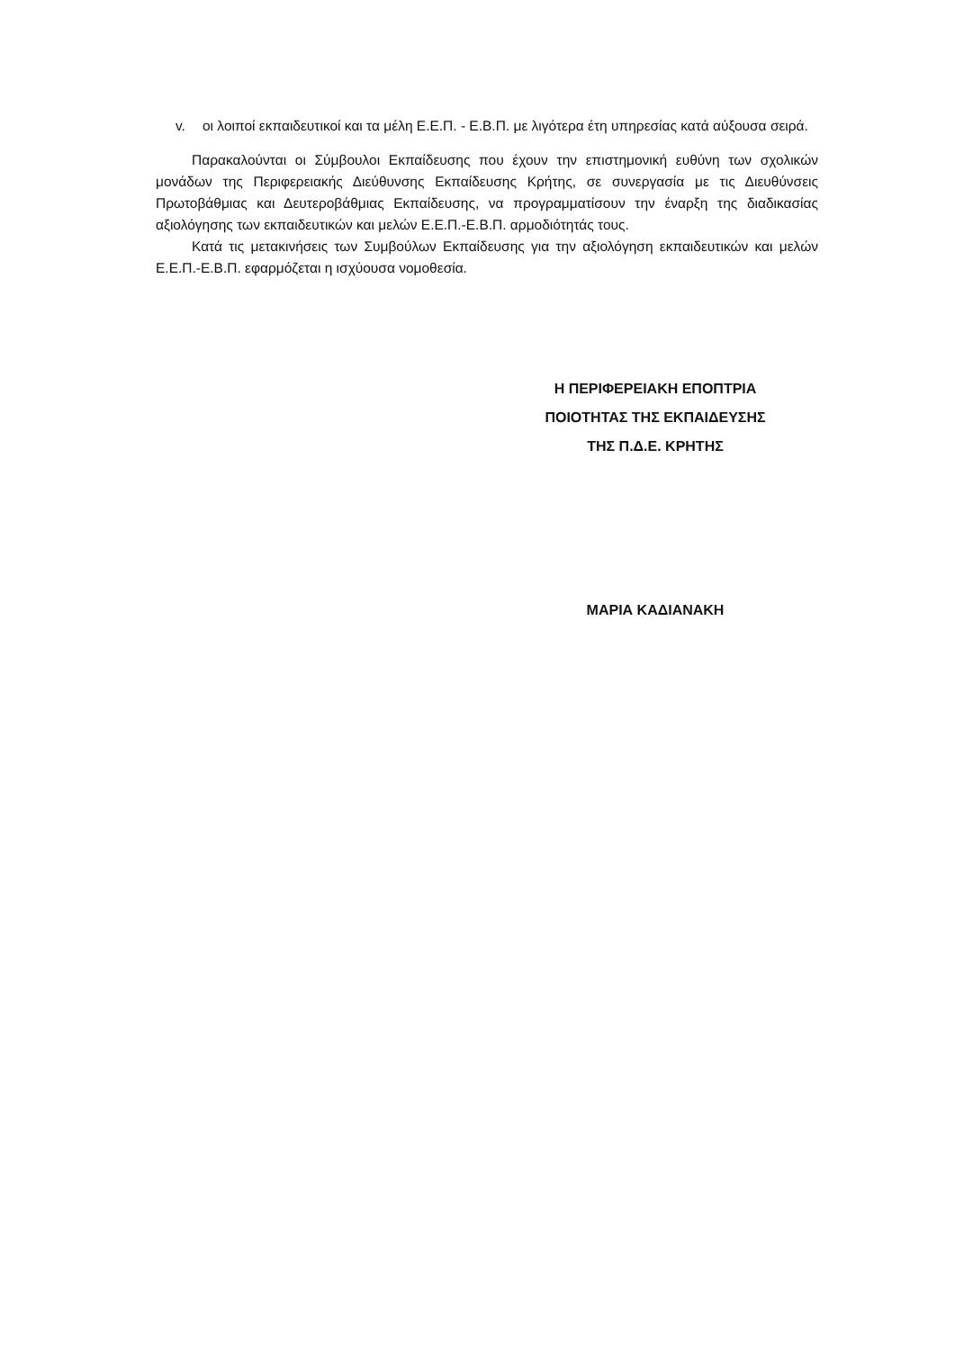v. οι λοιποί εκπαιδευτικοί και τα μέλη Ε.Ε.Π. - Ε.Β.Π. με λιγότερα έτη υπηρεσίας κατά αύξουσα σειρά.
Παρακαλούνται οι Σύμβουλοι Εκπαίδευσης που έχουν την επιστημονική ευθύνη των σχολικών μονάδων της Περιφερειακής Διεύθυνσης Εκπαίδευσης Κρήτης, σε συνεργασία με τις Διευθύνσεις Πρωτοβάθμιας και Δευτεροβάθμιας Εκπαίδευσης, να προγραμματίσουν την έναρξη της διαδικασίας αξιολόγησης των εκπαιδευτικών και μελών Ε.Ε.Π.-Ε.Β.Π. αρμοδιότητάς τους.
Κατά τις μετακινήσεις των Συμβούλων Εκπαίδευσης για την αξιολόγηση εκπαιδευτικών και μελών Ε.Ε.Π.-Ε.Β.Π. εφαρμόζεται η ισχύουσα νομοθεσία.
Η ΠΕΡΙΦΕΡΕΙΑΚΗ ΕΠΟΠΤΡΙΑ
ΠΟΙΟΤΗΤΑΣ ΤΗΣ ΕΚΠΑΙΔΕΥΣΗΣ
ΤΗΣ Π.Δ.Ε. ΚΡΗΤΗΣ
ΜΑΡΙΑ ΚΑΔΙΑΝΑΚΗ